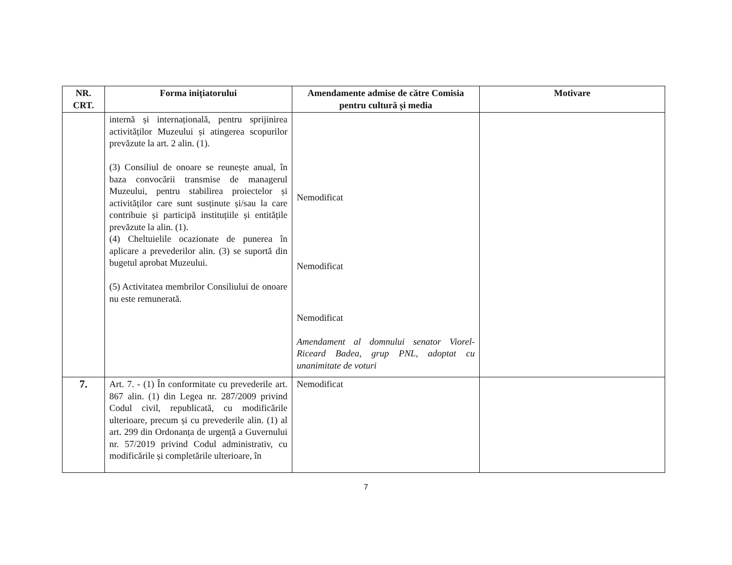| NR. CRT. | Forma inițiatorului | Amendamente admise de către Comisia pentru cultură și media | Motivare |
| --- | --- | --- | --- |
| | internă și internațională, pentru sprijinirea activităților Muzeului și atingerea scopurilor prevăzute la art. 2 alin. (1). (3) Consiliul de onoare se reunește anual, în baza convocării transmise de managerul Muzeului, pentru stabilirea proiectelor și activităților care sunt susținute și/sau la care contribuie și participă instituțiile și entitățile prevăzute la alin. (1). (4) Cheltuielile ocazionate de punerea în aplicare a prevederilor alin. (3) se suportă din bugetul aprobat Muzeului. (5) Activitatea membrilor Consiliului de onoare nu este remunerată. | Nemodificat Nemodificat Nemodificat Amendament al domnului senator Viorel-Riceard Badea, grup PNL, adoptat cu unanimitate de voturi | |
| 7. | Art. 7. - (1) În conformitate cu prevederile art. 867 alin. (1) din Legea nr. 287/2009 privind Codul civil, republicată, cu modificările ulterioare, precum și cu prevederile alin. (1) al art. 299 din Ordonanța de urgență a Guvernului nr. 57/2019 privind Codul administrativ, cu modificările și completările ulterioare, în | Nemodificat | |
7